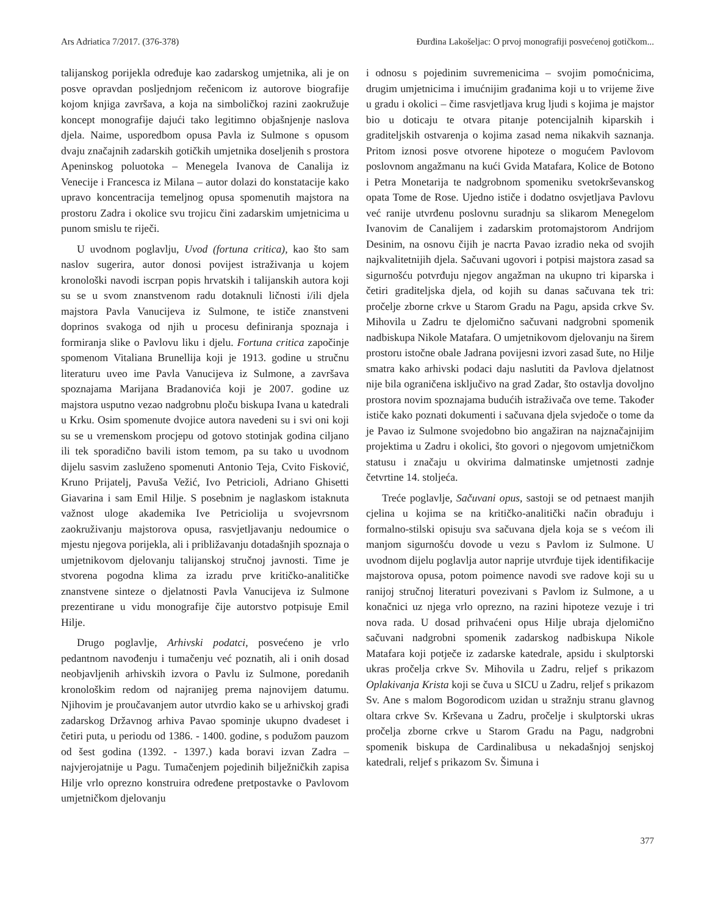Ars Adriatica 7/2017. (376-378) Đurđina Lakošeljac: O prvoj monografiji posvećenoj gotičkom...
talijanskog porijekla određuje kao zadarskog umjetnika, ali je on posve opravdan posljednjom rečenicom iz autorove biografije kojom knjiga završava, a koja na simboličkoj razini zaokružuje koncept monografije dajući tako legitimno objašnjenje naslova djela. Naime, usporedbom opusa Pavla iz Sulmone s opusom dvaju značajnih zadarskih gotičkih umjetnika doseljenih s prostora Apeninskog poluotoka – Menegela Ivanova de Canalija iz Venecije i Francesca iz Milana – autor dolazi do konstatacije kako upravo koncentracija temeljnog opusa spomenutih majstora na prostoru Zadra i okolice svu trojicu čini zadarskim umjetnicima u punom smislu te riječi.
U uvodnom poglavlju, Uvod (fortuna critica), kao što sam naslov sugerira, autor donosi povijest istraživanja u kojem kronološki navodi iscrpan popis hrvatskih i talijanskih autora koji su se u svom znanstvenom radu dotaknuli ličnosti i/ili djela majstora Pavla Vanucijeva iz Sulmone, te ističe znanstveni doprinos svakoga od njih u procesu definiranja spoznaja i formiranja slike o Pavlovu liku i djelu. Fortuna critica započinje spomenom Vitaliana Brunellija koji je 1913. godine u stručnu literaturu uveo ime Pavla Vanucijeva iz Sulmone, a završava spoznajama Marijana Bradanovića koji je 2007. godine uz majstora usputno vezao nadgrobnu ploču biskupa Ivana u katedrali u Krku. Osim spomenute dvojice autora navedeni su i svi oni koji su se u vremenskom procjepu od gotovo stotinjak godina ciljano ili tek sporadično bavili istom temom, pa su tako u uvodnom dijelu sasvim zasluženo spomenuti Antonio Teja, Cvito Fisković, Kruno Prijatelj, Pavuša Vežić, Ivo Petricioli, Adriano Ghisetti Giavarina i sam Emil Hilje. S posebnim je naglaskom istaknuta važnost uloge akademika Ive Petriciolija u svojevrsnom zaokruživanju majstorova opusa, rasvjetljavanju nedoumice o mjestu njegova porijekla, ali i približavanju dotadašnjih spoznaja o umjetnikovom djelovanju talijanskoj stručnoj javnosti. Time je stvorena pogodna klima za izradu prve kritičko-analitičke znanstvene sinteze o djelatnosti Pavla Vanucijeva iz Sulmone prezentirane u vidu monografije čije autorstvo potpisuje Emil Hilje.
Drugo poglavlje, Arhivski podatci, posvećeno je vrlo pedantnom navođenju i tumačenju već poznatih, ali i onih dosad neobjavljenih arhivskih izvora o Pavlu iz Sulmone, poredanih kronološkim redom od najranijeg prema najnovijem datumu. Njihovim je proučavanjem autor utvrdio kako se u arhivskoj građi zadarskog Državnog arhiva Pavao spominje ukupno dvadeset i četiri puta, u periodu od 1386. - 1400. godine, s podužom pauzom od šest godina (1392. - 1397.) kada boravi izvan Zadra – najvjerojatnije u Pagu. Tumačenjem pojedinih bilježničkih zapisa Hilje vrlo oprezno konstruira određene pretpostavke o Pavlovom umjetničkom djelovanju
i odnosu s pojedinim suvremenicima – svojim pomoćnicima, drugim umjetnicima i imućnijim građanima koji u to vrijeme žive u gradu i okolici – čime rasvjetljava krug ljudi s kojima je majstor bio u doticaju te otvara pitanje potencijalnih kiparskih i graditeljskih ostvarenja o kojima zasad nema nikakvih saznanja. Pritom iznosi posve otvorene hipoteze o mogućem Pavlovom poslovnom angažmanu na kući Gvida Matafara, Kolice de Botono i Petra Monetarija te nadgrobnom spomeniku svetokrševanskog opata Tome de Rose. Ujedno ističe i dodatno osvjetljava Pavlovu već ranije utvrđenu poslovnu suradnju sa slikarom Menegelom Ivanovim de Canalijem i zadarskim protomajstorom Andrijom Desinim, na osnovu čijih je nacrta Pavao izradio neka od svojih najkvalitetnijih djela. Sačuvani ugovori i potpisi majstora zasad sa sigurnošću potvrđuju njegov angažman na ukupno tri kiparska i četiri graditeljska djela, od kojih su danas sačuvana tek tri: pročelje zborne crkve u Starom Gradu na Pagu, apsida crkve Sv. Mihovila u Zadru te djelomično sačuvani nadgrobni spomenik nadbiskupa Nikole Matafara. O umjetnikovom djelovanju na širem prostoru istočne obale Jadrana povijesni izvori zasad šute, no Hilje smatra kako arhivski podaci daju naslutiti da Pavlova djelatnost nije bila ograničena isključivo na grad Zadar, što ostavlja dovoljno prostora novim spoznajama budućih istraživača ove teme. Također ističe kako poznati dokumenti i sačuvana djela svjedoče o tome da je Pavao iz Sulmone svojedobno bio angažiran na najznačajnijim projektima u Zadru i okolici, što govori o njegovom umjetničkom statusu i značaju u okvirima dalmatinske umjetnosti zadnje četvrtine 14. stoljeća.
Treće poglavlje, Sačuvani opus, sastoji se od petnaest manjih cjelina u kojima se na kritičko-analitički način obrađuju i formalno-stilski opisuju sva sačuvana djela koja se s većom ili manjom sigurnošću dovode u vezu s Pavlom iz Sulmone. U uvodnom dijelu poglavlja autor naprije utvrđuje tijek identifikacije majstorova opusa, potom poimence navodi sve radove koji su u ranijoj stručnoj literaturi povezivani s Pavlom iz Sulmone, a u konačnici uz njega vrlo oprezno, na razini hipoteze vezuje i tri nova rada. U dosad prihvaćeni opus Hilje ubraja djelomično sačuvani nadgrobni spomenik zadarskog nadbiskupa Nikole Matafara koji potječe iz zadarske katedrale, apsidu i skulptorski ukras pročelja crkve Sv. Mihovila u Zadru, reljef s prikazom Oplakivanja Krista koji se čuva u SICU u Zadru, reljef s prikazom Sv. Ane s malom Bogorodicom uzidan u stražnju stranu glavnog oltara crkve Sv. Krševana u Zadru, pročelje i skulptorski ukras pročelja zborne crkve u Starom Gradu na Pagu, nadgrobni spomenik biskupa de Cardinalibusa u nekadašnjoj senjskoj katedrali, reljef s prikazom Sv. Šimuna i
377